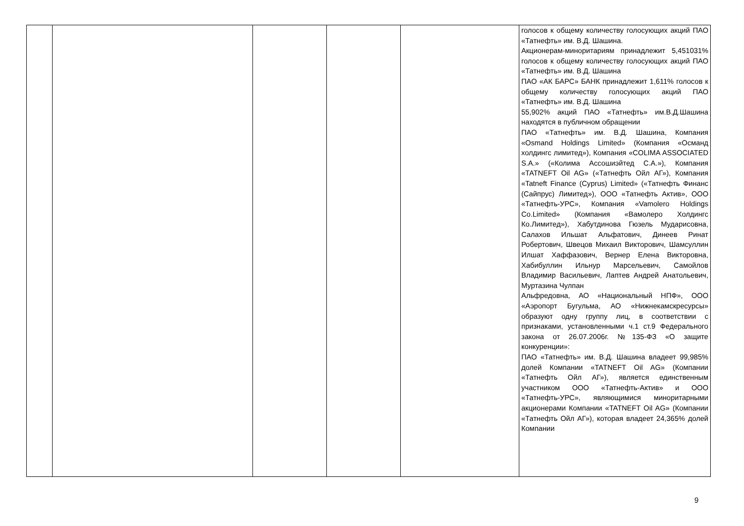| | | | | | голосов к общему количеству голосующих акций ПАО «Татнефть» им. В.Д. Шашина. Акционерам-миноритариям принадлежит 5,451031% голосов к общему количеству голосующих акций ПАО «Татнефть» им. В.Д. Шашина ПАО «АК БАРС» БАНК принадлежит 1,611% голосов к общему количеству голосующих акций ПАО «Татнефть» им. В.Д. Шашина 55,902% акций ПАО «Татнефть» им.В.Д.Шашина находятся в публичном обращении ПАО «Татнефть» им. В.Д. Шашина, Компания «Osmand Holdings Limited» (Компания «Османд холдингс лимитед»), Компания «COLIMA ASSOCIATED S.A.» («Колима Ассошиэйтед С.А.»), Компания «TATNEFT Oil AG» («Татнефть Ойл АГ»), Компания «Tatneft Finance (Cyprus) Limited» («Татнефть Финанс (Сайпрус) Лимитед»), ООО «Татнефть Актив», ООО «Татнефть-УРС», Компания «Vamolero Holdings Co.Limited» (Компания «Вамолеро Холдингс Ко.Лимитед»), Хабутдинова Гюзель Мударисовна, Салахов Ильшат Альфатович, Динеев Ринат Робертович, Швецов Михаил Викторович, Шамсуллин Илшат Хаффазович, Вернер Елена Викторовна, Хабибуллин Ильнур Марсельевич, Самойлов Владимир Васильевич, Лаптев Андрей Анатольевич, Муртазина Чулпан Альфредовна, АО «Национальный НПФ», ООО «Аэропорт Бугульма, АО «Нижнекамскресурсы» образуют одну группу лиц, в соответствии с признаками, установленными ч.1 ст.9 Федерального закона от 26.07.2006г. №135-ФЗ «О защите конкуренции»: ПАО «Татнефть» им. В.Д. Шашина владеет 99,985% долей Компании «TATNEFT Oil AG» (Компании «Татнефть Ойл АГ»), является единственным участником ООО «Татнефть-Актив» и ООО «Татнефть-УРС», являющимися миноритарными акционерами Компании «TATNEFT Oil AG» (Компании «Татнефть Ойл АГ»), которая владеет 24,365% долей Компании |
9